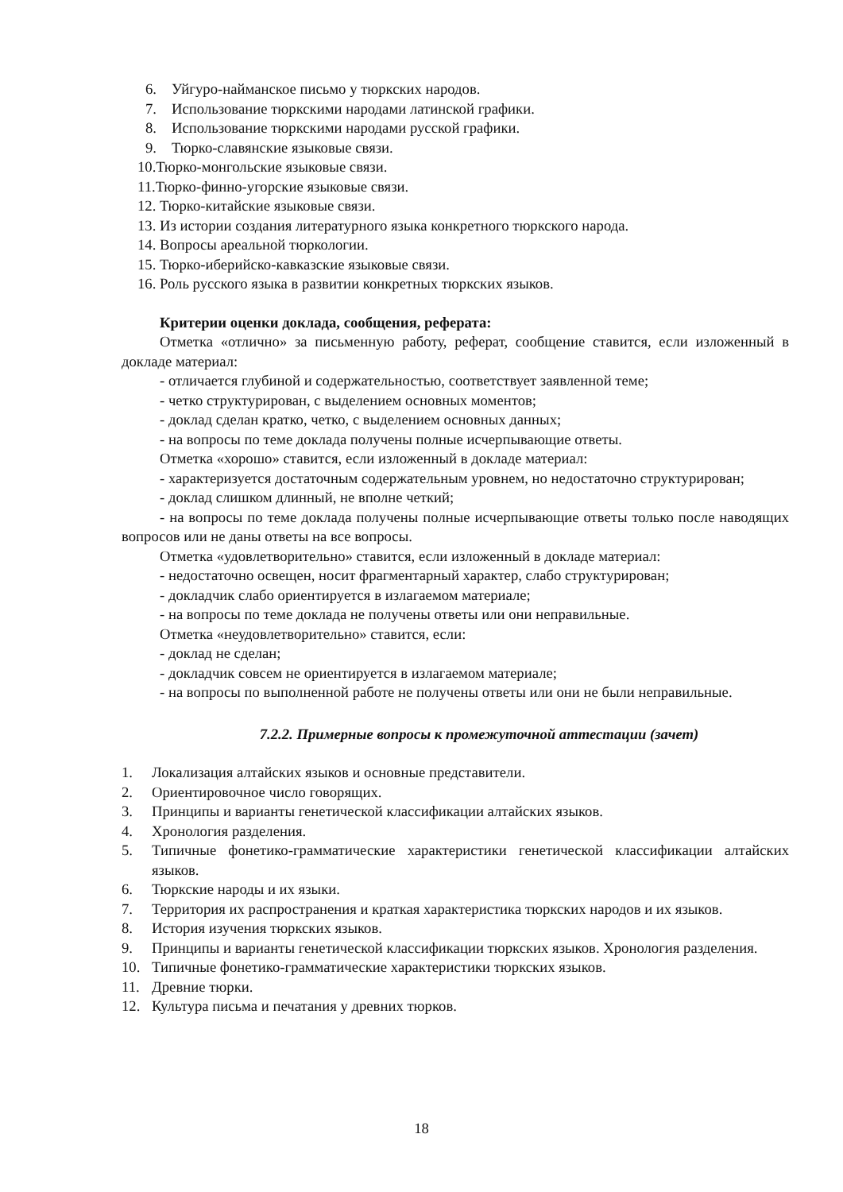6. Уйгуро-найманское письмо у тюркских народов.
7. Использование тюркскими народами латинской графики.
8. Использование тюркскими народами русской графики.
9. Тюрко-славянские языковые связи.
10.Тюрко-монгольские языковые связи.
11.Тюрко-финно-угорские языковые связи.
12. Тюрко-китайские языковые связи.
13. Из истории создания литературного языка конкретного тюркского народа.
14. Вопросы ареальной тюркологии.
15. Тюрко-иберийско-кавказские языковые связи.
16. Роль русского языка в развитии конкретных тюркских языков.
Критерии оценки доклада, сообщения, реферата:
Отметка «отлично» за письменную работу, реферат, сообщение ставится, если изложенный в докладе материал:
- отличается глубиной и содержательностью, соответствует заявленной теме;
- четко структурирован, с выделением основных моментов;
- доклад сделан кратко, четко, с выделением основных данных;
- на вопросы по теме доклада получены полные исчерпывающие ответы.
Отметка «хорошо» ставится, если изложенный в докладе материал:
- характеризуется достаточным содержательным уровнем, но недостаточно структурирован;
- доклад слишком длинный, не вполне четкий;
- на вопросы по теме доклада получены полные исчерпывающие ответы только после наводящих вопросов или не даны ответы на все вопросы.
Отметка «удовлетворительно» ставится, если изложенный в докладе материал:
- недостаточно освещен, носит фрагментарный характер, слабо структурирован;
- докладчик слабо ориентируется в излагаемом материале;
- на вопросы по теме доклада не получены ответы или они неправильные.
Отметка «неудовлетворительно» ставится, если:
- доклад не сделан;
- докладчик совсем не ориентируется в излагаемом материале;
- на вопросы по выполненной работе не получены ответы или они не были неправильные.
7.2.2. Примерные вопросы к промежуточной аттестации (зачет)
1. Локализация алтайских языков и основные представители.
2. Ориентировочное число говорящих.
3. Принципы и варианты генетической классификации алтайских языков.
4. Хронология разделения.
5. Типичные фонетико-грамматические характеристики генетической классификации алтайских языков.
6. Тюркские народы и их языки.
7. Территория их распространения и краткая характеристика тюркских народов и их языков.
8. История изучения тюркских языков.
9. Принципы и варианты генетической классификации тюркских языков. Хронология разделения.
10. Типичные фонетико-грамматические характеристики тюркских языков.
11. Древние тюрки.
12. Культура письма и печатания у древних тюрков.
18